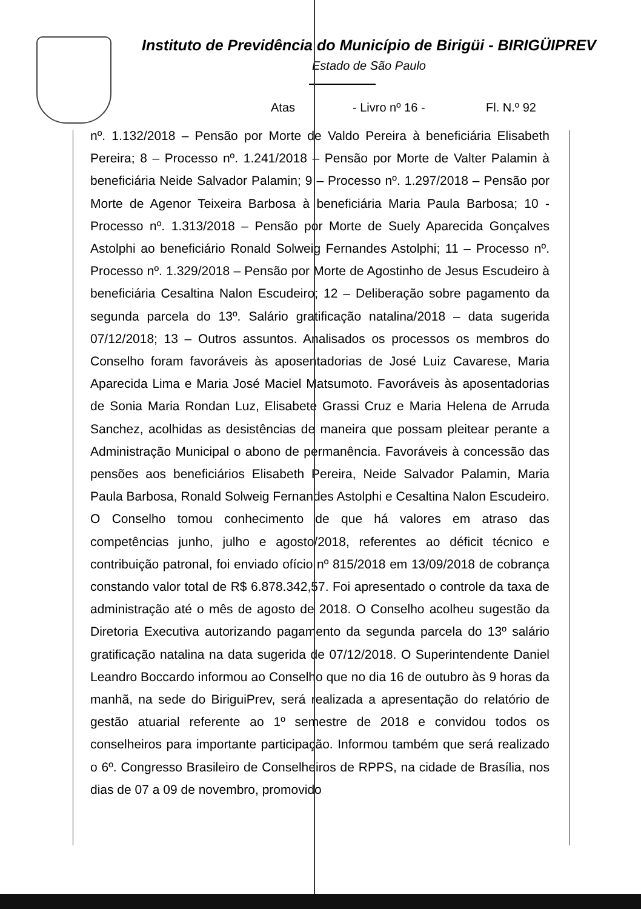Instituto de Previdência do Município de Birigüi - BIRIGÜIPREV
Estado de São Paulo
Atas - Livro nº 16 - Fl. N.º 92
nº. 1.132/2018 – Pensão por Morte de Valdo Pereira à beneficiária Elisabeth Pereira; 8 – Processo nº. 1.241/2018 – Pensão por Morte de Valter Palamin à beneficiária Neide Salvador Palamin; 9 – Processo nº. 1.297/2018 – Pensão por Morte de Agenor Teixeira Barbosa à beneficiária Maria Paula Barbosa; 10 - Processo nº. 1.313/2018 – Pensão por Morte de Suely Aparecida Gonçalves Astolphi ao beneficiário Ronald Solweig Fernandes Astolphi; 11 – Processo nº. Processo nº. 1.329/2018 – Pensão por Morte de Agostinho de Jesus Escudeiro à beneficiária Cesaltina Nalon Escudeiro; 12 – Deliberação sobre pagamento da segunda parcela do 13º. Salário gratificação natalina/2018 – data sugerida 07/12/2018; 13 – Outros assuntos. Analisados os processos os membros do Conselho foram favoráveis às aposentadorias de José Luiz Cavarese, Maria Aparecida Lima e Maria José Maciel Matsumoto. Favoráveis às aposentadorias de Sonia Maria Rondan Luz, Elisabete Grassi Cruz e Maria Helena de Arruda Sanchez, acolhidas as desistências de maneira que possam pleitear perante a Administração Municipal o abono de permanência. Favoráveis à concessão das pensões aos beneficiários Elisabeth Pereira, Neide Salvador Palamin, Maria Paula Barbosa, Ronald Solweig Fernandes Astolphi e Cesaltina Nalon Escudeiro. O Conselho tomou conhecimento de que há valores em atraso das competências junho, julho e agosto/2018, referentes ao déficit técnico e contribuição patronal, foi enviado ofício nº 815/2018 em 13/09/2018 de cobrança constando valor total de R$ 6.878.342,57. Foi apresentado o controle da taxa de administração até o mês de agosto de 2018. O Conselho acolheu sugestão da Diretoria Executiva autorizando pagamento da segunda parcela do 13º salário gratificação natalina na data sugerida de 07/12/2018. O Superintendente Daniel Leandro Boccardo informou ao Conselho que no dia 16 de outubro às 9 horas da manhã, na sede do BiriguiPrev, será realizada a apresentação do relatório de gestão atuarial referente ao 1º semestre de 2018 e convidou todos os conselheiros para importante participação. Informou também que será realizado o 6º. Congresso Brasileiro de Conselheiros de RPPS, na cidade de Brasília, nos dias de 07 a 09 de novembro, promovido